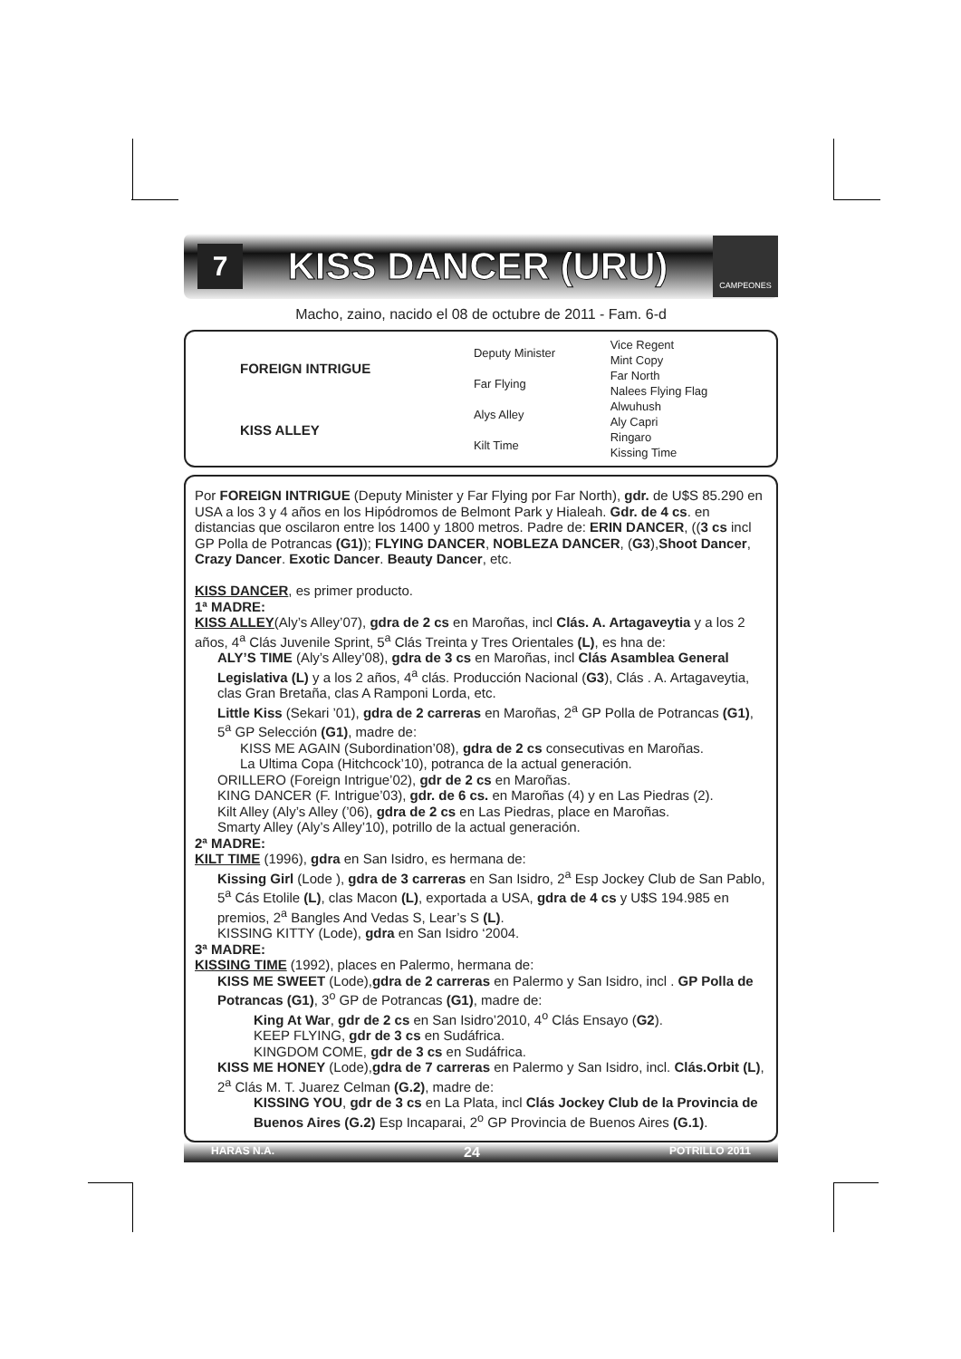7
KISS DANCER (URU)
CAMPEONES
Macho, zaino, nacido el 08 de octubre de 2011 - Fam. 6-d
| FOREIGN INTRIGUE | Deputy Minister | Vice Regent |
| | | Mint Copy |
| | Far Flying | Far North |
| | | Nalees Flying Flag |
| KISS ALLEY | Alys Alley | Alwuhush |
| | | Aly Capri |
| | Kilt Time | Ringaro |
| | | Kissing Time |
Por FOREIGN INTRIGUE (Deputy Minister y Far Flying por Far North), gdr. de U$S 85.290 en USA a los 3 y 4 años en los Hipódromos de Belmont Park y Hialeah. Gdr. de 4 cs. en distancias que oscilaron entre los 1400 y 1800 metros. Padre de: ERIN DANCER, ((3 cs incl GP Polla de Potrancas (G1)); FLYING DANCER, NOBLEZA DANCER, (G3),Shoot Dancer, Crazy Dancer. Exotic Dancer. Beauty Dancer, etc.
KISS DANCER, es primer producto.
1ª MADRE:
KISS ALLEY(Aly’s Alley’07), gdra de 2 cs en Maroñas, incl Clás. A. Artagaveytia y a los 2 años, 4<sup>a</sup> Clás Juvenile Sprint, 5<sup>a</sup> Clás Treinta y Tres Orientales (L), es hna de:
ALY’S TIME (Aly’s Alley’08), gdra de 3 cs en Maroñas, incl Clás Asamblea General Legislativa (L) y a los 2 años, 4<sup>a</sup> clás. Producción Nacional (G3), Clás . A. Artagaveytia, clas Gran Bretaña, clas A Ramponi Lorda, etc.
Little Kiss (Sekari ’01), gdra de 2 carreras en Maroñas, 2<sup>a</sup> GP Polla de Potrancas (G1), 5<sup>a</sup> GP Selección (G1), madre de:
KISS ME AGAIN (Subordination’08), gdra de 2 cs consecutivas en Maroñas.
La Ultima Copa (Hitchcock’10), potranca de la actual generación.
ORILLERO (Foreign Intrigue’02), gdr de 2 cs en Maroñas.
KING DANCER (F. Intrigue’03), gdr. de 6 cs. en Maroñas (4) y en Las Piedras (2).
Kilt Alley (Aly’s Alley (’06), gdra de 2 cs en Las Piedras, place en Maroñas.
Smarty Alley (Aly’s Alley’10), potrillo de la actual generación.
2ª MADRE:
KILT TIME (1996), gdra en San Isidro, es hermana de:
Kissing Girl (Lode ), gdra de 3 carreras en San Isidro, 2<sup>a</sup> Esp Jockey Club de San Pablo, 5<sup>a</sup> Cás Etolile (L), clas Macon (L), exportada a USA, gdra de 4 cs y U$S 194.985 en premios, 2<sup>a</sup> Bangles And Vedas S, Lear’s S (L).
KISSING KITTY (Lode), gdra en San Isidro ‘2004.
3ª MADRE:
KISSING TIME (1992), places en Palermo, hermana de:
KISS ME SWEET (Lode),gdra de 2 carreras en Palermo y San Isidro, incl . GP Polla de Potrancas (G1), 3<sup>o</sup> GP de Potrancas (G1), madre de:
King At War, gdr de 2 cs en San Isidro’2010, 4<sup>o</sup> Clás Ensayo (G2).
KEEP FLYING, gdr de 3 cs en Sudáfrica.
KINGDOM COME, gdr de 3 cs en Sudáfrica.
KISS ME HONEY (Lode),gdra de 7 carreras en Palermo y San Isidro, incl. Clás.Orbit (L), 2<sup>a</sup> Clás M. T. Juarez Celman (G.2), madre de:
KISSING YOU, gdr de 3 cs en La Plata, incl Clás Jockey Club de la Provincia de Buenos Aires (G.2) Esp Incaparai, 2<sup>o</sup> GP Provincia de Buenos Aires (G.1).
HARAS N.A. 24 POTRILLO 2011